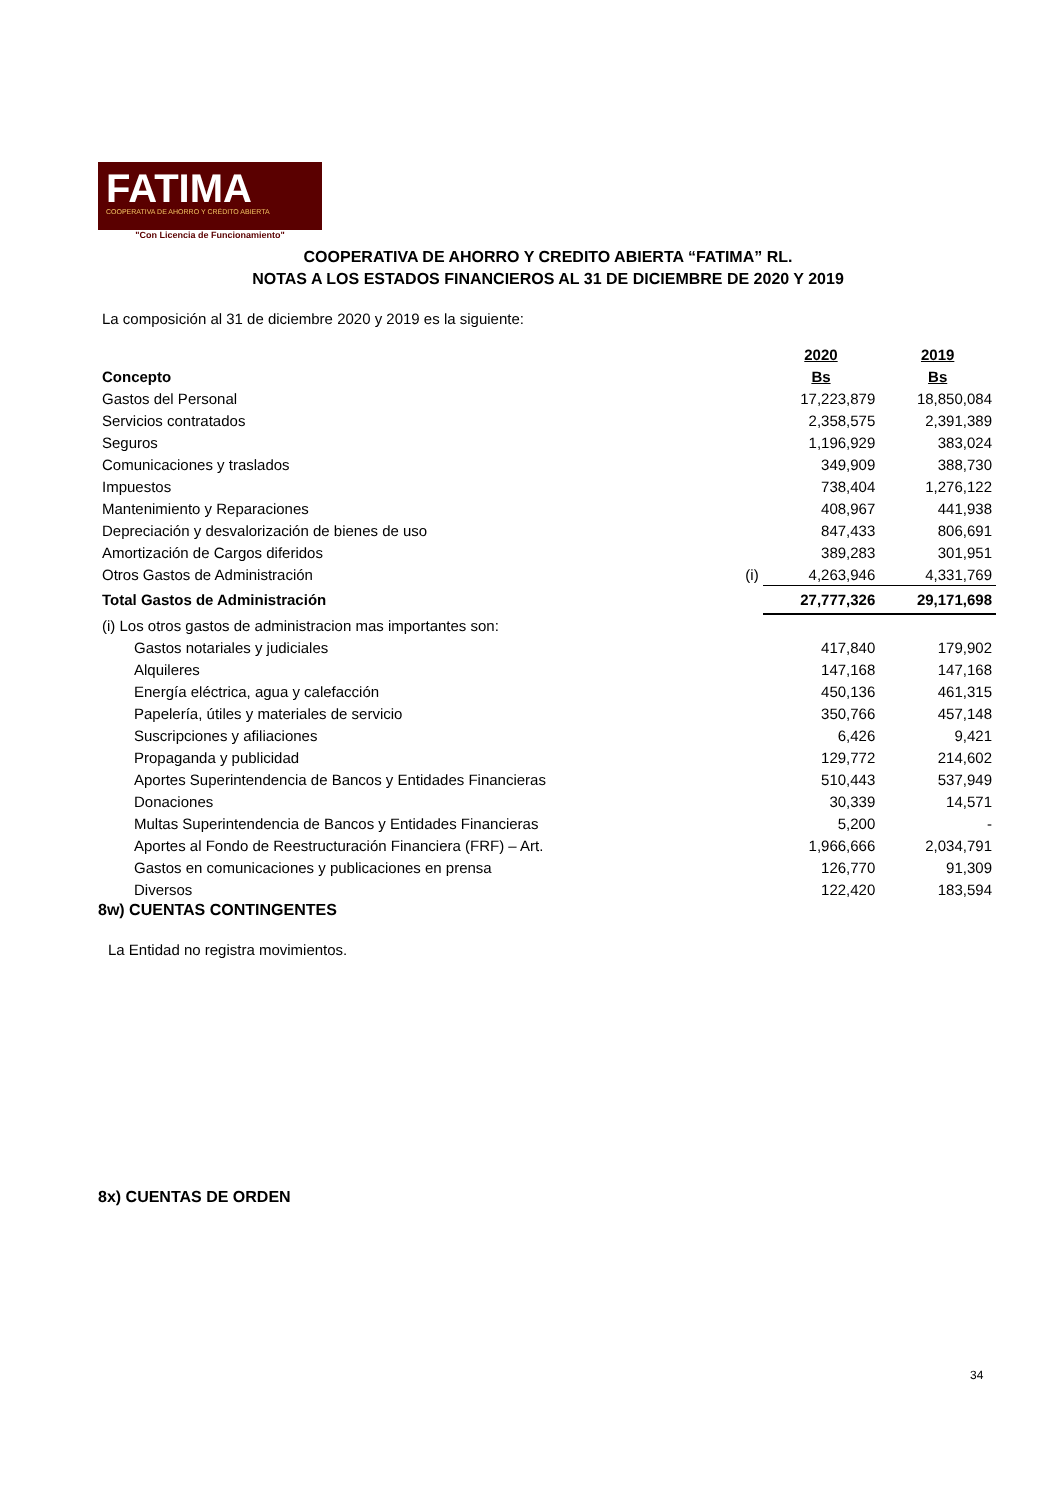FATIMA
COOPERATIVA DE AHORRO Y CRÉDITO ABIERTA
"Con Licencia de Funcionamiento"
COOPERATIVA DE AHORRO Y CREDITO ABIERTA “FATIMA” RL.
NOTAS A LOS ESTADOS FINANCIEROS AL 31 DE DICIEMBRE DE 2020 Y 2019
La composición al 31 de diciembre 2020 y 2019 es la siguiente:
| | | 2020 | 2019 |
| Concepto | | Bs | Bs |
| Gastos del Personal | | 17,223,879 | 18,850,084 |
| Servicios contratados | | 2,358,575 | 2,391,389 |
| Seguros | | 1,196,929 | 383,024 |
| Comunicaciones y traslados | | 349,909 | 388,730 |
| Impuestos | | 738,404 | 1,276,122 |
| Mantenimiento y Reparaciones | | 408,967 | 441,938 |
| Depreciación y desvalorización de bienes de uso | | 847,433 | 806,691 |
| Amortización de Cargos diferidos | | 389,283 | 301,951 |
| Otros Gastos de Administración | (i) | 4,263,946 | 4,331,769 |
| Total Gastos de Administración | | 27,777,326 | 29,171,698 |
| (i) Los otros gastos de administracion mas importantes son: | | | |
| Gastos notariales y judiciales | | 417,840 | 179,902 |
| Alquileres | | 147,168 | 147,168 |
| Energía eléctrica, agua y calefacción | | 450,136 | 461,315 |
| Papelería, útiles y materiales de servicio | | 350,766 | 457,148 |
| Suscripciones y afiliaciones | | 6,426 | 9,421 |
| Propaganda y publicidad | | 129,772 | 214,602 |
| Aportes Superintendencia de Bancos y Entidades Financieras | | 510,443 | 537,949 |
| Donaciones | | 30,339 | 14,571 |
| Multas Superintendencia de Bancos y Entidades Financieras | | 5,200 | - |
| Aportes al Fondo de Reestructuración Financiera (FRF) – Art. | | 1,966,666 | 2,034,791 |
| Gastos en comunicaciones y publicaciones en prensa | | 126,770 | 91,309 |
| Diversos | | 122,420 | 183,594 |
8w) CUENTAS CONTINGENTES
La Entidad no registra movimientos.
8x) CUENTAS DE ORDEN
34